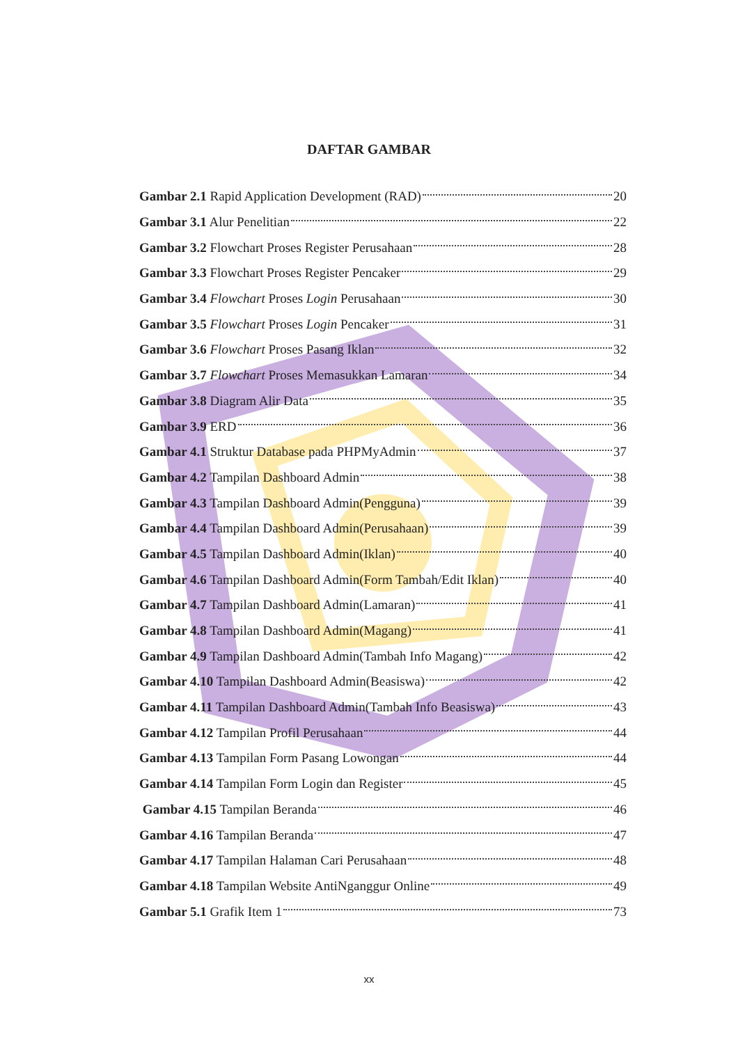DAFTAR GAMBAR
Gambar 2.1 Rapid Application Development (RAD) 20
Gambar 3.1 Alur Penelitian 22
Gambar 3.2 Flowchart Proses Register Perusahaan 28
Gambar 3.3 Flowchart Proses Register Pencaker 29
Gambar 3.4 Flowchart Proses Login Perusahaan 30
Gambar 3.5 Flowchart Proses Login Pencaker 31
Gambar 3.6 Flowchart Proses Pasang Iklan 32
Gambar 3.7 Flowchart Proses Memasukkan Lamaran 34
Gambar 3.8 Diagram Alir Data 35
Gambar 3.9 ERD 36
Gambar 4.1 Struktur Database pada PHPMyAdmin 37
Gambar 4.2 Tampilan Dashboard Admin 38
Gambar 4.3 Tampilan Dashboard Admin(Pengguna) 39
Gambar 4.4 Tampilan Dashboard Admin(Perusahaan) 39
Gambar 4.5 Tampilan Dashboard Admin(Iklan) 40
Gambar 4.6 Tampilan Dashboard Admin(Form Tambah/Edit Iklan) 40
Gambar 4.7 Tampilan Dashboard Admin(Lamaran) 41
Gambar 4.8 Tampilan Dashboard Admin(Magang) 41
Gambar 4.9 Tampilan Dashboard Admin(Tambah Info Magang) 42
Gambar 4.10 Tampilan Dashboard Admin(Beasiswa) 42
Gambar 4.11 Tampilan Dashboard Admin(Tambah Info Beasiswa) 43
Gambar 4.12 Tampilan Profil Perusahaan 44
Gambar 4.13 Tampilan Form Pasang Lowongan 44
Gambar 4.14 Tampilan Form Login dan Register 45
Gambar 4.15 Tampilan Beranda 46
Gambar 4.16 Tampilan Beranda 47
Gambar 4.17 Tampilan Halaman Cari Perusahaan 48
Gambar 4.18 Tampilan Website AntiNganggur Online 49
Gambar 5.1 Grafik Item 1 73
xx